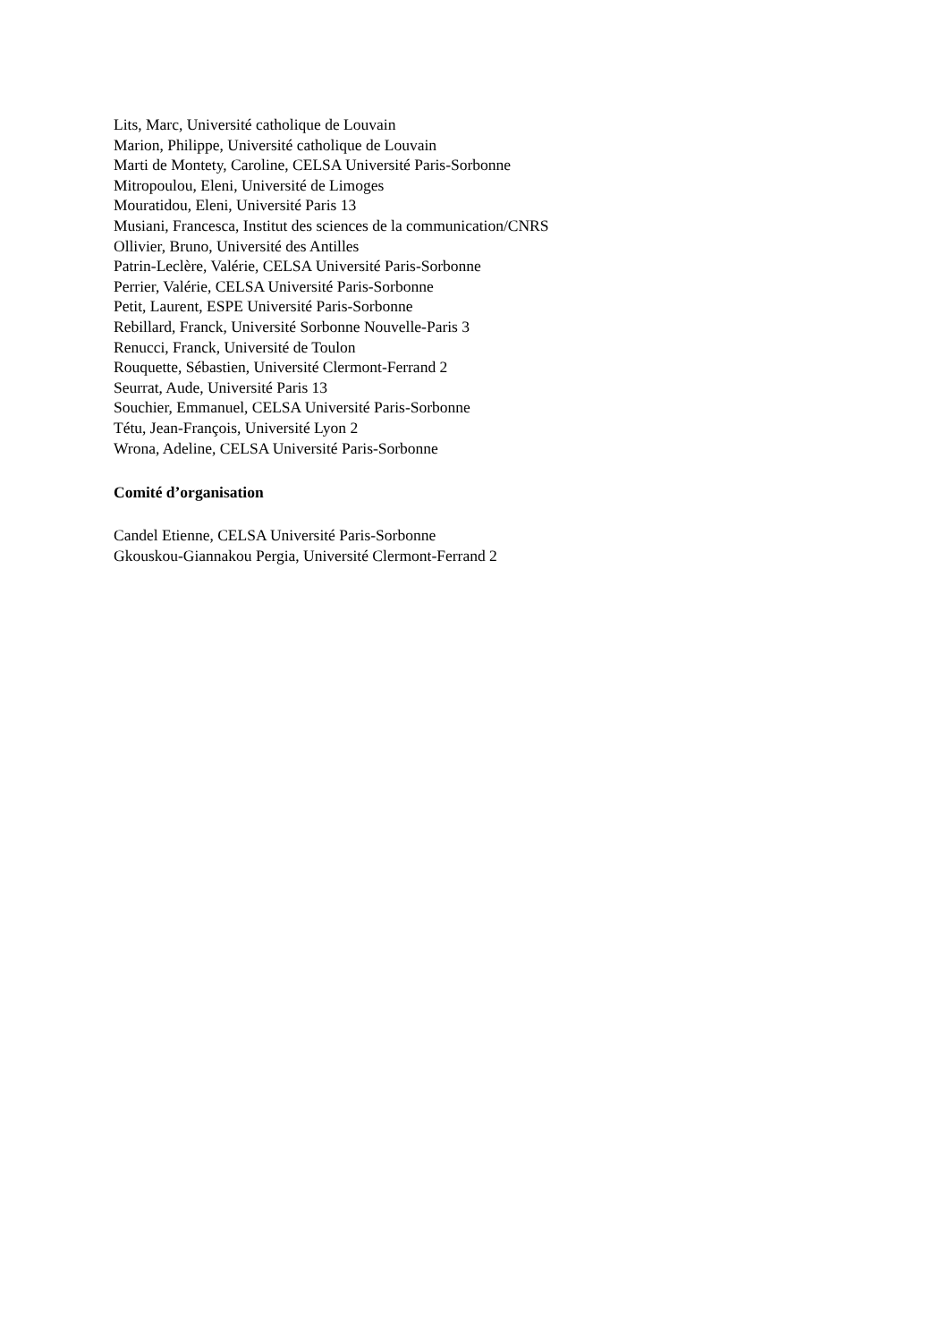Lits, Marc, Université catholique de Louvain
Marion, Philippe, Université catholique de Louvain
Marti de Montety, Caroline, CELSA Université Paris-Sorbonne
Mitropoulou, Eleni, Université de Limoges
Mouratidou, Eleni, Université Paris 13
Musiani, Francesca, Institut des sciences de la communication/CNRS
Ollivier, Bruno, Université des Antilles
Patrin-Leclère, Valérie, CELSA Université Paris-Sorbonne
Perrier, Valérie, CELSA Université Paris-Sorbonne
Petit, Laurent, ESPE Université Paris-Sorbonne
Rebillard, Franck, Université Sorbonne Nouvelle-Paris 3
Renucci, Franck, Université de Toulon
Rouquette, Sébastien, Université Clermont-Ferrand 2
Seurrat, Aude, Université Paris 13
Souchier, Emmanuel, CELSA Université Paris-Sorbonne
Tétu, Jean-François, Université Lyon 2
Wrona, Adeline, CELSA Université Paris-Sorbonne
Comité d’organisation
Candel Etienne, CELSA Université Paris-Sorbonne
Gkouskou-Giannakou Pergia, Université Clermont-Ferrand 2